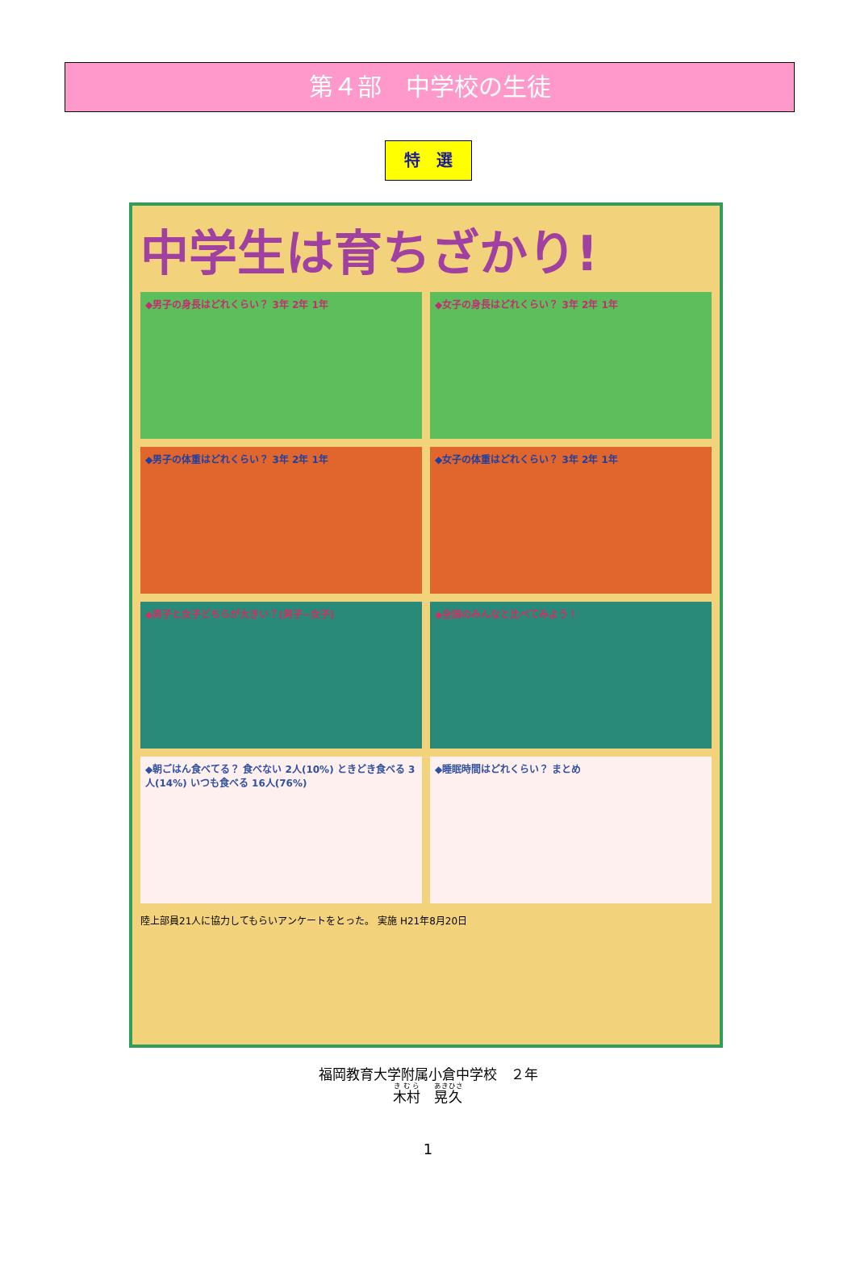第４部　中学校の生徒
特　選
中学生は育ちざかり!
◆男子の身長はどれくらい？ 3年 2年 1年
◆女子の身長はどれくらい？ 3年 2年 1年
◆男子の体重はどれくらい？ 3年 2年 1年
◆女子の体重はどれくらい？ 3年 2年 1年
◆男子と女子どちらが大きい？(男子−女子)
◆全国のみんなと比べてみよう！
◆朝ごはん食べてる？ 食べない 2人(10%) ときどき食べる 3人(14%) いつも食べる 16人(76%)
◆睡眠時間はどれくらい？ まとめ
陸上部員21人に協力してもらいアンケートをとった。 実施 H21年8月20日
福岡教育大学附属小倉中学校　２年
木村　晃久
1